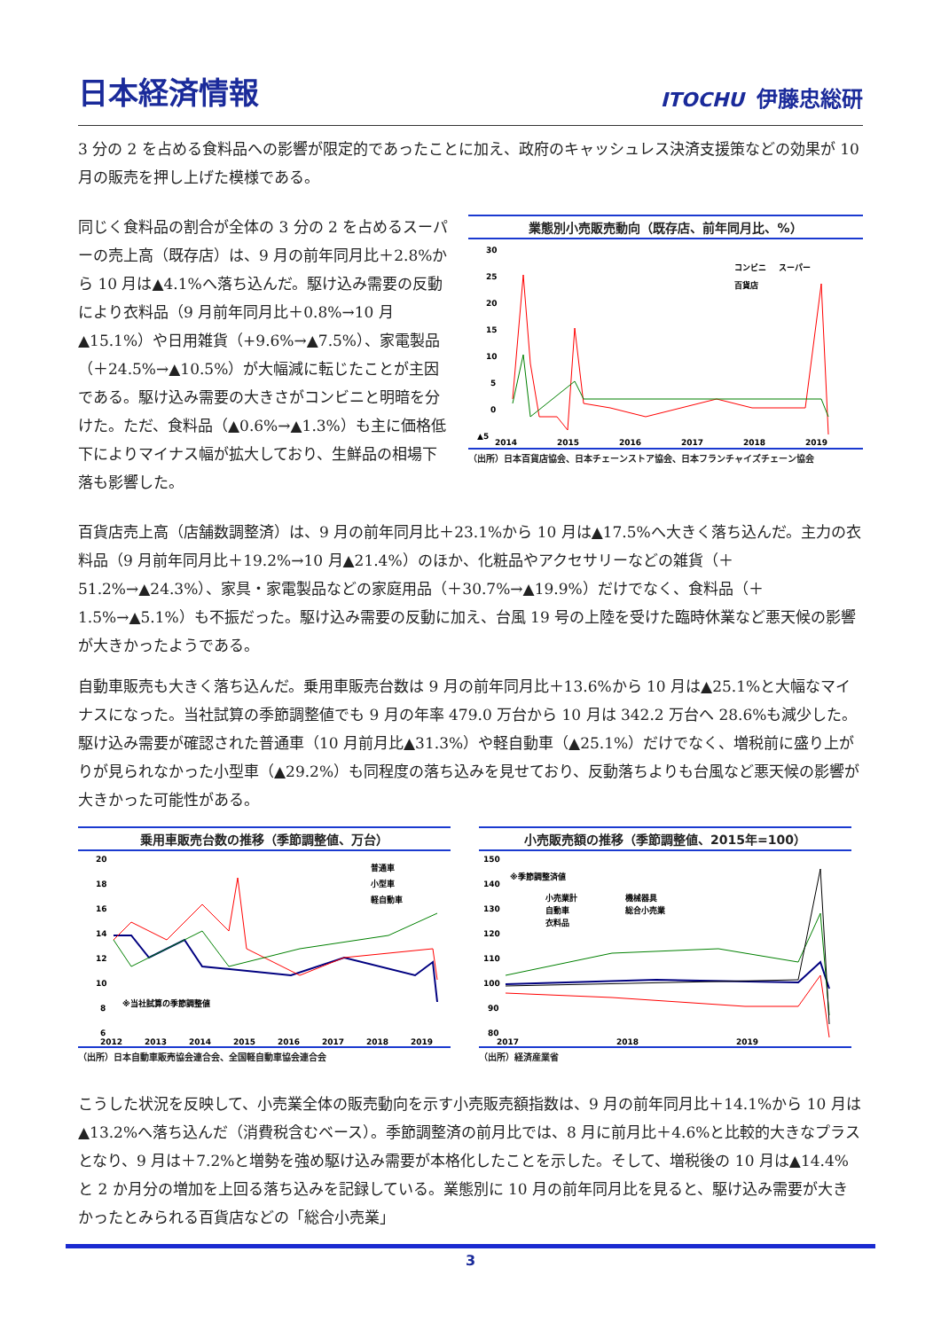日本経済情報
ITOCHU 伊藤忠総研
3 分の 2 を占める食料品への影響が限定的であったことに加え、政府のキャッシュレス決済支援策などの効果が 10 月の販売を押し上げた模様である。
同じく食料品の割合が全体の 3 分の 2 を占めるスーパーの売上高（既存店）は、9 月の前年同月比＋2.8%から 10 月は▲4.1%へ落ち込んだ。駆け込み需要の反動により衣料品（9 月前年同月比＋0.8%→10 月▲15.1%）や日用雑貨（+9.6%→▲7.5%）、家電製品（＋24.5%→▲10.5%）が大幅減に転じたことが主因である。駆け込み需要の大きさがコンビニと明暗を分けた。ただ、食料品（▲0.6%→▲1.3%）も主に価格低下によりマイナス幅が拡大しており、生鮮品の相場下落も影響した。
業態別小売販売動向（既存店、前年同月比、%）
30
25
20
15
10
5
0
▲5
コンビニ
スーパー
百貨店
2014
2015
2016
2017
2018
2019
（出所）日本百貨店協会、日本チェーンストア協会、日本フランチャイズチェーン協会
百貨店売上高（店舗数調整済）は、9 月の前年同月比＋23.1%から 10 月は▲17.5%へ大きく落ち込んだ。主力の衣料品（9 月前年同月比＋19.2%→10 月▲21.4%）のほか、化粧品やアクセサリーなどの雑貨（＋51.2%→▲24.3%）、家具・家電製品などの家庭用品（＋30.7%→▲19.9%）だけでなく、食料品（＋1.5%→▲5.1%）も不振だった。駆け込み需要の反動に加え、台風 19 号の上陸を受けた臨時休業など悪天候の影響が大きかったようである。
自動車販売も大きく落ち込んだ。乗用車販売台数は 9 月の前年同月比＋13.6%から 10 月は▲25.1%と大幅なマイナスになった。当社試算の季節調整値でも 9 月の年率 479.0 万台から 10 月は 342.2 万台へ 28.6%も減少した。駆け込み需要が確認された普通車（10 月前月比▲31.3%）や軽自動車（▲25.1%）だけでなく、増税前に盛り上がりが見られなかった小型車（▲29.2%）も同程度の落ち込みを見せており、反動落ちよりも台風など悪天候の影響が大きかった可能性がある。
乗用車販売台数の推移（季節調整値、万台）
20
18
16
14
12
10
8
6
普通車
小型車
軽自動車
※当社試算の季節調整値
2012
2013
2014
2015
2016
2017
2018
2019
（出所）日本自動車販売協会連合会、全国軽自動車協会連合会
小売販売額の推移（季節調整値、2015年=100）
150
140
130
120
110
100
90
80
※季節調整済値
小売業計
機械器具
自動車
総合小売業
衣料品
2017
2018
2019
（出所）経済産業省
こうした状況を反映して、小売業全体の販売動向を示す小売販売額指数は、9 月の前年同月比＋14.1%から 10 月は▲13.2%へ落ち込んだ（消費税含むベース）。季節調整済の前月比では、8 月に前月比＋4.6%と比較的大きなプラスとなり、9 月は＋7.2%と増勢を強め駆け込み需要が本格化したことを示した。そして、増税後の 10 月は▲14.4%と 2 か月分の増加を上回る落ち込みを記録している。業態別に 10 月の前年同月比を見ると、駆け込み需要が大きかったとみられる百貨店などの「総合小売業」
3